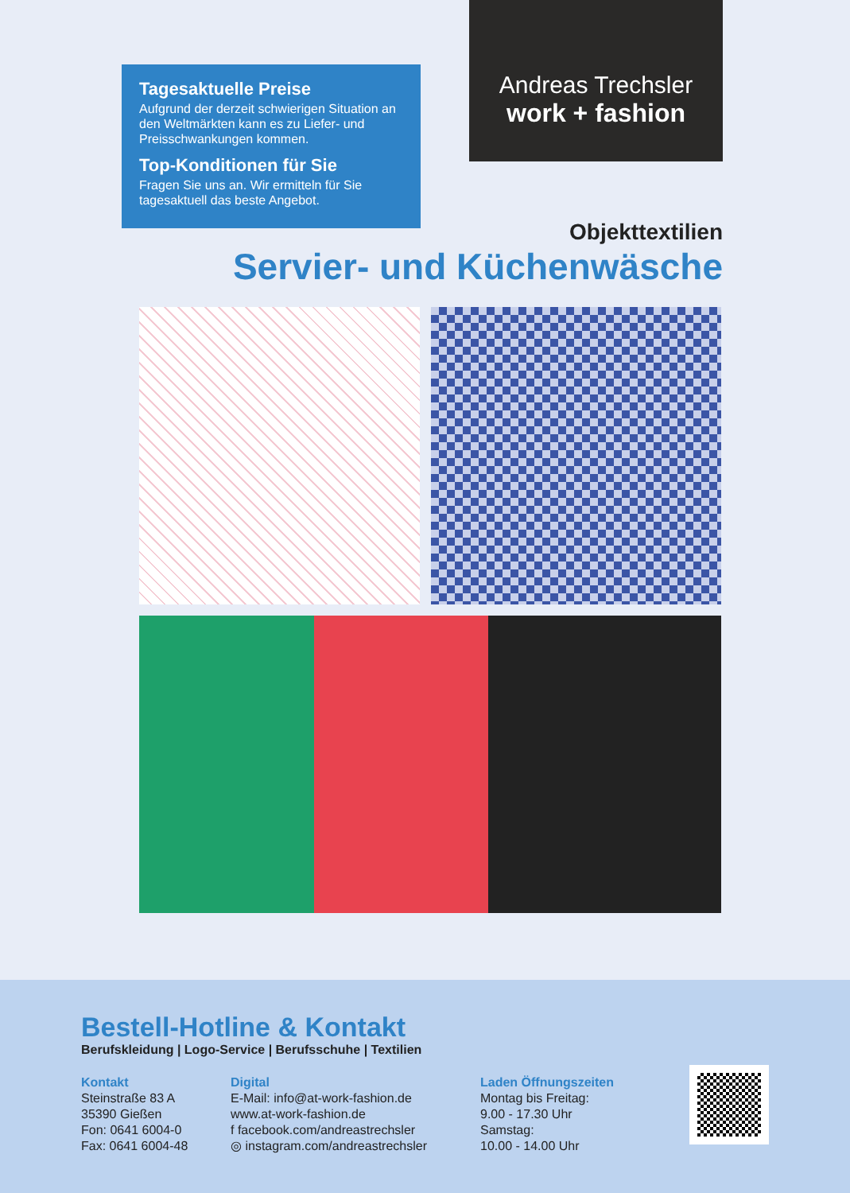Tagesaktuelle Preise
Aufgrund der derzeit schwierigen Situation an den Weltmärkten kann es zu Liefer- und Preisschwankungen kommen.
Top-Konditionen für Sie
Fragen Sie uns an. Wir ermitteln für Sie tagesaktuell das beste Angebot.
Andreas Trechsler
work + fashion
Objekttextilien
Servier- und Küchenwäsche
Bestell-Hotline & Kontakt
Berufskleidung | Logo-Service | Berufsschuhe | Textilien
Kontakt
Steinstraße 83 A
35390 Gießen
Fon: 0641 6004-0
Fax: 0641 6004-48
Digital
E-Mail: info@at-work-fashion.de
www.at-work-fashion.de
f facebook.com/andreastrechsler
◎ instagram.com/andreastrechsler
Laden Öffnungszeiten
Montag bis Freitag:
9.00 - 17.30 Uhr
Samstag:
10.00 - 14.00 Uhr